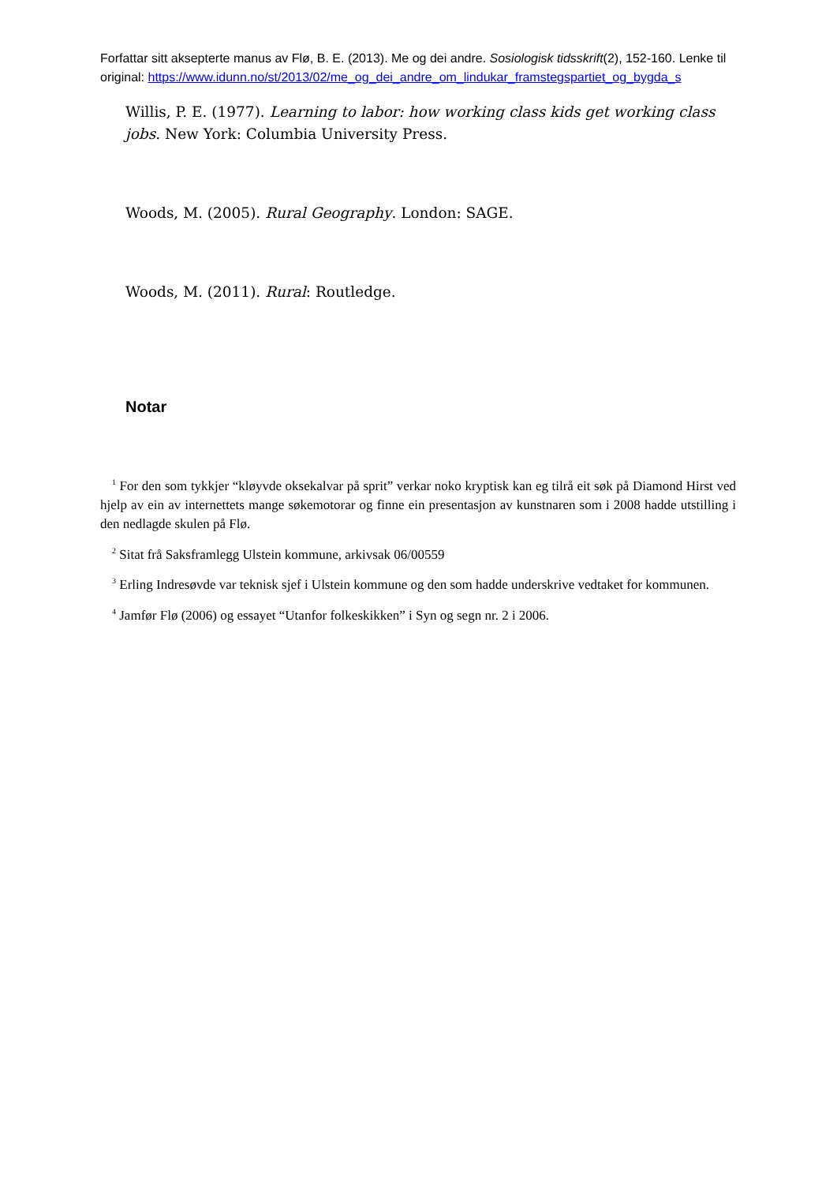Forfattar sitt aksepterte manus av Flø, B. E. (2013). Me og dei andre. Sosiologisk tidsskrift(2), 152-160. Lenke til original: https://www.idunn.no/st/2013/02/me_og_dei_andre_om_lindukar_framstegspartiet_og_bygda_s
Willis, P. E. (1977). Learning to labor: how working class kids get working class jobs. New York: Columbia University Press.
Woods, M. (2005). Rural Geography. London: SAGE.
Woods, M. (2011). Rural: Routledge.
Notar
<sup>1</sup> For den som tykkjer “kløyvde oksekalvar på sprit” verkar noko kryptisk kan eg tilrå eit søk på Diamond Hirst ved hjelp av ein av internettets mange søkemotorar og finne ein presentasjon av kunstnaren som i 2008 hadde utstilling i den nedlagde skulen på Flø.
<sup>2</sup> Sitat frå Saksframlegg Ulstein kommune, arkivsak 06/00559
<sup>3</sup> Erling Indresøvde var teknisk sjef i Ulstein kommune og den som hadde underskrive vedtaket for kommunen.
<sup>4</sup> Jamfør Flø (2006) og essayet “Utanfor folkeskikken” i Syn og segn nr. 2 i 2006.